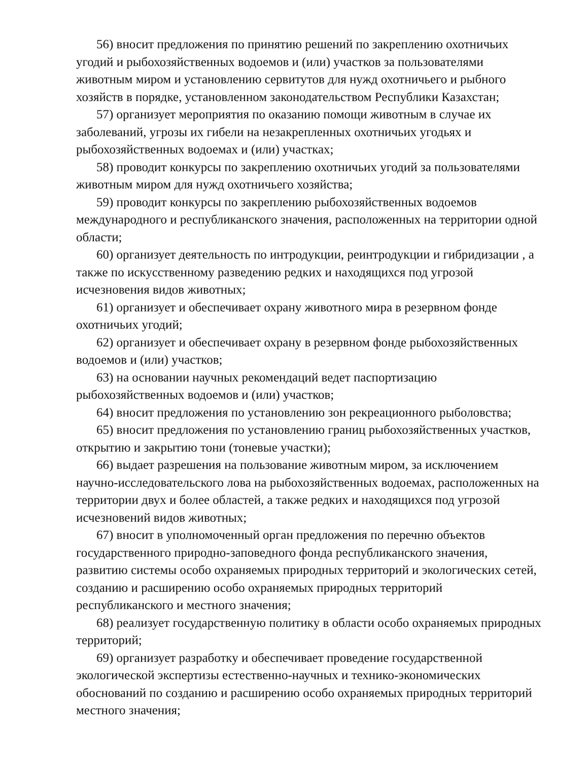56) вносит предложения по принятию решений по закреплению охотничьих угодий и рыбохозяйственных водоемов и (или) участков за пользователями животным миром и установлению сервитутов для нужд охотничьего и рыбного хозяйств в порядке, установленном законодательством Республики Казахстан;
57) организует мероприятия по оказанию помощи животным в случае их заболеваний, угрозы их гибели на незакрепленных охотничьих угодьях и рыбохозяйственных водоемах и (или) участках;
58) проводит конкурсы по закреплению охотничьих угодий за пользователями животным миром для нужд охотничьего хозяйства;
59) проводит конкурсы по закреплению рыбохозяйственных водоемов международного и республиканского значения, расположенных на территории одной области;
60) организует деятельность по интродукции, реинтродукции и гибридизации , а также по искусственному разведению редких и находящихся под угрозой исчезновения видов животных;
61) организует и обеспечивает охрану животного мира в резервном фонде охотничьих угодий;
62) организует и обеспечивает охрану в резервном фонде рыбохозяйственных водоемов и (или) участков;
63) на основании научных рекомендаций ведет паспортизацию рыбохозяйственных водоемов и (или) участков;
64) вносит предложения по установлению зон рекреационного рыболовства;
65) вносит предложения по установлению границ рыбохозяйственных участков, открытию и закрытию тони (тоневые участки);
66) выдает разрешения на пользование животным миром, за исключением научно-исследовательского лова на рыбохозяйственных водоемах, расположенных на территории двух и более областей, а также редких и находящихся под угрозой исчезновений видов животных;
67) вносит в уполномоченный орган предложения по перечню объектов государственного природно-заповедного фонда республиканского значения, развитию системы особо охраняемых природных территорий и экологических сетей, созданию и расширению особо охраняемых природных территорий республиканского и местного значения;
68) реализует государственную политику в области особо охраняемых природных территорий;
69) организует разработку и обеспечивает проведение государственной экологической экспертизы естественно-научных и технико-экономических обоснований по созданию и расширению особо охраняемых природных территорий местного значения;